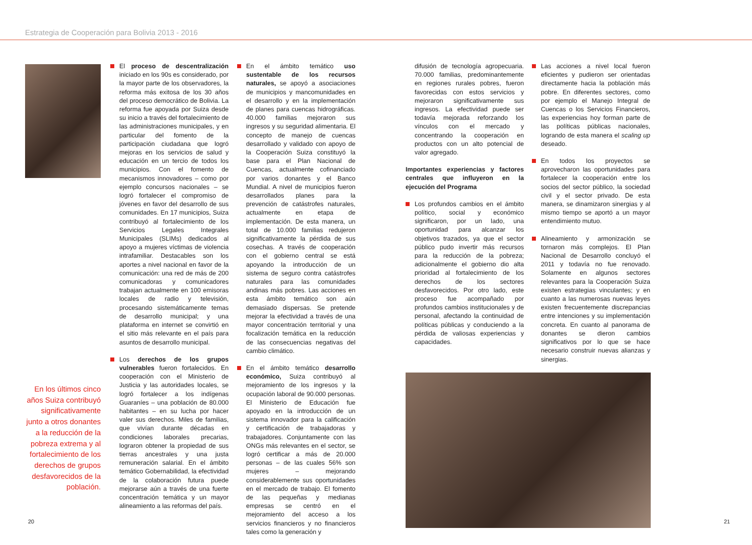Estrategia de Cooperación para Bolivia 2013 - 2016
En los últimos cinco años Suiza contribuyó significativamente junto a otros donantes a la reducción de la pobreza extrema y al fortalecimiento de los derechos de grupos desfavorecidos de la población.
El proceso de descentralización iniciado en los 90s es considerado, por la mayor parte de los observadores, la reforma más exitosa de los 30 años del proceso democrático de Bolivia. La reforma fue apoyada por Suiza desde su inicio a través del fortalecimiento de las administraciones municipales, y en particular del fomento de la participación ciudadana que logró mejoras en los servicios de salud y educación en un tercio de todos los municipios. Con el fomento de mecanismos innovadores – como por ejemplo concursos nacionales – se logró fortalecer el compromiso de jóvenes en favor del desarrollo de sus comunidades. En 17 municipios, Suiza contribuyó al fortalecimiento de los Servicios Legales Integrales Municipales (SLIMs) dedicados al apoyo a mujeres víctimas de violencia intrafamiliar. Destacables son los aportes a nivel nacional en favor de la comunicación: una red de más de 200 comunicadoras y comunicadores trabajan actualmente en 100 emisoras locales de radio y televisión, procesando sistemáticamente temas de desarrollo municipal; y una plataforma en internet se convirtió en el sitio más relevante en el país para asuntos de desarrollo municipal.
Los derechos de los grupos vulnerables fueron fortalecidos. En cooperación con el Ministerio de Justicia y las autoridades locales, se logró fortalecer a los indígenas Guaraníes – una población de 80.000 habitantes – en su lucha por hacer valer sus derechos. Miles de familias, que vivían durante décadas en condiciones laborales precarias, lograron obtener la propiedad de sus tierras ancestrales y una justa remuneración salarial. En el ámbito temático Gobernabilidad, la efectividad de la colaboración futura puede mejorarse aún a través de una fuerte concentración temática y un mayor alineamiento a las reformas del país.
En el ámbito temático uso sustentable de los recursos naturales, se apoyó a asociaciones de municipios y mancomunidades en el desarrollo y en la implementación de planes para cuencas hidrográficas. 40.000 familias mejoraron sus ingresos y su seguridad alimentaria. El concepto de manejo de cuencas desarrollado y validado con apoyo de la Cooperación Suiza constituyó la base para el Plan Nacional de Cuencas, actualmente cofinanciado por varios donantes y el Banco Mundial. A nivel de municipios fueron desarrollados planes para la prevención de catástrofes naturales, actualmente en etapa de implementación. De esta manera, un total de 10.000 familias redujeron significativamente la pérdida de sus cosechas. A través de cooperación con el gobierno central se está apoyando la introducción de un sistema de seguro contra catástrofes naturales para las comunidades andinas más pobres. Las acciones en esta ámbito temático son aún demasiado dispersas. Se pretende mejorar la efectividad a través de una mayor concentración territorial y una focalización temática en la reducción de las consecuencias negativas del cambio climático.
En el ámbito temático desarrollo económico, Suiza contribuyó al mejoramiento de los ingresos y la ocupación laboral de 90.000 personas. El Ministerio de Educación fue apoyado en la introducción de un sistema innovador para la calificación y certificación de trabajadoras y trabajadores. Conjuntamente con las ONGs más relevantes en el sector, se logró certificar a más de 20.000 personas – de las cuales 56% son mujeres – mejorando considerablemente sus oportunidades en el mercado de trabajo. El fomento de las pequeñas y medianas empresas se centró en el mejoramiento del acceso a los servicios financieros y no financieros tales como la generación y
difusión de tecnología agropecuaria. 70.000 familias, predominantemente en regiones rurales pobres, fueron favorecidas con estos servicios y mejoraron significativamente sus ingresos. La efectividad puede ser todavía mejorada reforzando los vínculos con el mercado y concentrando la cooperación en productos con un alto potencial de valor agregado.
Importantes experiencias y factores centrales que influyeron en la ejecución del Programa
Los profundos cambios en el ámbito político, social y económico significaron, por un lado, una oportunidad para alcanzar los objetivos trazados, ya que el sector público pudo invertir más recursos para la reducción de la pobreza; adicionalmente el gobierno dio alta prioridad al fortalecimiento de los derechos de los sectores desfavorecidos. Por otro lado, este proceso fue acompañado por profundos cambios institucionales y de personal, afectando la continuidad de políticas públicas y conduciendo a la pérdida de valiosas experiencias y capacidades.
Las acciones a nivel local fueron eficientes y pudieron ser orientadas directamente hacia la población más pobre. En diferentes sectores, como por ejemplo el Manejo Integral de Cuencas o los Servicios Financieros, las experiencias hoy forman parte de las políticas públicas nacionales, logrando de esta manera el scaling up deseado.
En todos los proyectos se aprovecharon las oportunidades para fortalecer la cooperación entre los socios del sector público, la sociedad civil y el sector privado. De esta manera, se dinamizaron sinergias y al mismo tiempo se aportó a un mayor entendimiento mutuo.
Alineamiento y armonización se tornaron más complejos. El Plan Nacional de Desarrollo concluyó el 2011 y todavía no fue renovado. Solamente en algunos sectores relevantes para la Cooperación Suiza existen estrategias vinculantes; y en cuanto a las numerosas nuevas leyes existen frecuentemente discrepancias entre intenciones y su implementación concreta. En cuanto al panorama de donantes se dieron cambios significativos por lo que se hace necesario construir nuevas alianzas y sinergias.
20 21